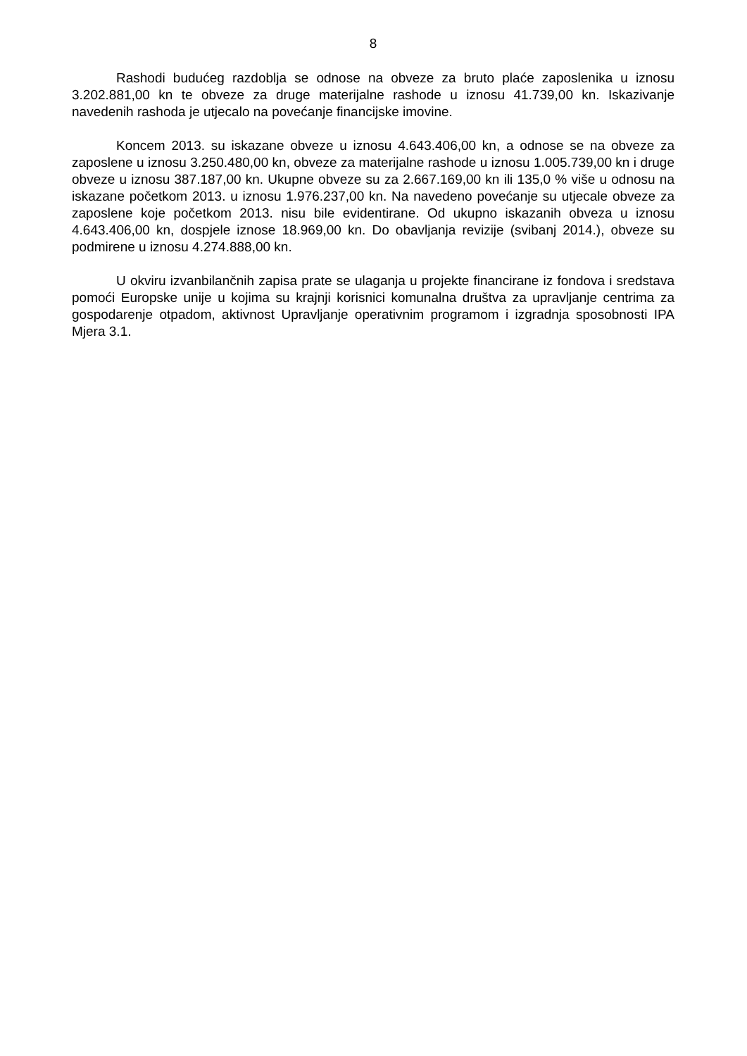8
Rashodi budućeg razdoblja se odnose na obveze za bruto plaće zaposlenika u iznosu 3.202.881,00 kn te obveze za druge materijalne rashode u iznosu 41.739,00 kn. Iskazivanje navedenih rashoda je utjecalo na povećanje financijske imovine.
Koncem 2013. su iskazane obveze u iznosu 4.643.406,00 kn, a odnose se na obveze za zaposlene u iznosu 3.250.480,00 kn, obveze za materijalne rashode u iznosu 1.005.739,00 kn i druge obveze u iznosu 387.187,00 kn. Ukupne obveze su za 2.667.169,00 kn ili 135,0 % više u odnosu na iskazane početkom 2013. u iznosu 1.976.237,00 kn. Na navedeno povećanje su utjecale obveze za zaposlene koje početkom 2013. nisu bile evidentirane. Od ukupno iskazanih obveza u iznosu 4.643.406,00 kn, dospjele iznose 18.969,00 kn. Do obavljanja revizije (svibanj 2014.), obveze su podmirene u iznosu 4.274.888,00 kn.
U okviru izvanbilančnih zapisa prate se ulaganja u projekte financirane iz fondova i sredstava pomoći Europske unije u kojima su krajnji korisnici komunalna društva za upravljanje centrima za gospodarenje otpadom, aktivnost Upravljanje operativnim programom i izgradnja sposobnosti IPA Mjera 3.1.